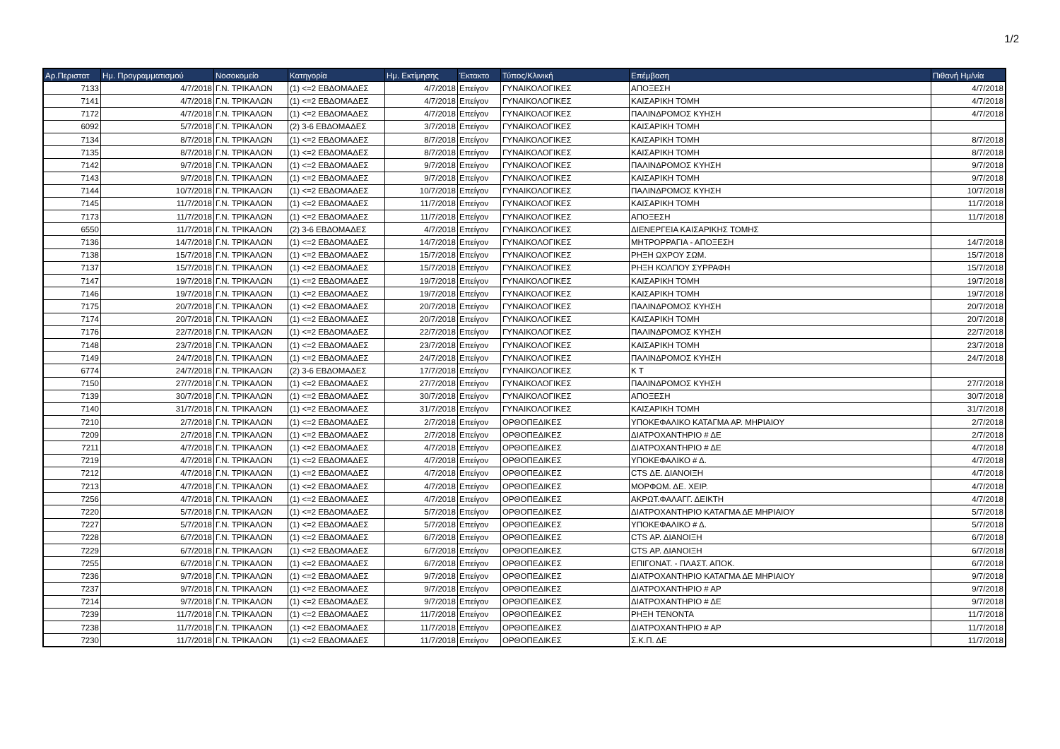1/2
| Αρ.Περιστατ | Ημ. Προγραμματισμού | Νοσοκομείο | Κατηγορία | Ημ. Εκτίμησης | Έκτακτο | Τύπος/Κλινική | Επέμβαση | Πιθανή Ημ/νία |
| --- | --- | --- | --- | --- | --- | --- | --- | --- |
| 7133 | 4/7/2018 | Γ.Ν. ΤΡΙΚΑΛΩΝ | (1) <=2 ΕΒΔΟΜΑΔΕΣ | 4/7/2018 | Επείγον | ΓΥΝΑΙΚΟΛΟΓΙΚΕΣ | ΑΠΟΞΕΣΗ | 4/7/2018 |
| 7141 | 4/7/2018 | Γ.Ν. ΤΡΙΚΑΛΩΝ | (1) <=2 ΕΒΔΟΜΑΔΕΣ | 4/7/2018 | Επείγον | ΓΥΝΑΙΚΟΛΟΓΙΚΕΣ | ΚΑΙΣΑΡΙΚΗ ΤΟΜΗ | 4/7/2018 |
| 7172 | 4/7/2018 | Γ.Ν. ΤΡΙΚΑΛΩΝ | (1) <=2 ΕΒΔΟΜΑΔΕΣ | 4/7/2018 | Επείγον | ΓΥΝΑΙΚΟΛΟΓΙΚΕΣ | ΠΑΛΙΝΔΡΟΜΟΣ ΚΥΗΣΗ | 4/7/2018 |
| 6092 | 5/7/2018 | Γ.Ν. ΤΡΙΚΑΛΩΝ | (2) 3-6 ΕΒΔΟΜΑΔΕΣ | 3/7/2018 | Επείγον | ΓΥΝΑΙΚΟΛΟΓΙΚΕΣ | ΚΑΙΣΑΡΙΚΗ ΤΟΜΗ | |
| 7134 | 8/7/2018 | Γ.Ν. ΤΡΙΚΑΛΩΝ | (1) <=2 ΕΒΔΟΜΑΔΕΣ | 8/7/2018 | Επείγον | ΓΥΝΑΙΚΟΛΟΓΙΚΕΣ | ΚΑΙΣΑΡΙΚΗ ΤΟΜΗ | 8/7/2018 |
| 7135 | 8/7/2018 | Γ.Ν. ΤΡΙΚΑΛΩΝ | (1) <=2 ΕΒΔΟΜΑΔΕΣ | 8/7/2018 | Επείγον | ΓΥΝΑΙΚΟΛΟΓΙΚΕΣ | ΚΑΙΣΑΡΙΚΗ ΤΟΜΗ | 8/7/2018 |
| 7142 | 9/7/2018 | Γ.Ν. ΤΡΙΚΑΛΩΝ | (1) <=2 ΕΒΔΟΜΑΔΕΣ | 9/7/2018 | Επείγον | ΓΥΝΑΙΚΟΛΟΓΙΚΕΣ | ΠΑΛΙΝΔΡΟΜΟΣ ΚΥΗΣΗ | 9/7/2018 |
| 7143 | 9/7/2018 | Γ.Ν. ΤΡΙΚΑΛΩΝ | (1) <=2 ΕΒΔΟΜΑΔΕΣ | 9/7/2018 | Επείγον | ΓΥΝΑΙΚΟΛΟΓΙΚΕΣ | ΚΑΙΣΑΡΙΚΗ ΤΟΜΗ | 9/7/2018 |
| 7144 | 10/7/2018 | Γ.Ν. ΤΡΙΚΑΛΩΝ | (1) <=2 ΕΒΔΟΜΑΔΕΣ | 10/7/2018 | Επείγον | ΓΥΝΑΙΚΟΛΟΓΙΚΕΣ | ΠΑΛΙΝΔΡΟΜΟΣ ΚΥΗΣΗ | 10/7/2018 |
| 7145 | 11/7/2018 | Γ.Ν. ΤΡΙΚΑΛΩΝ | (1) <=2 ΕΒΔΟΜΑΔΕΣ | 11/7/2018 | Επείγον | ΓΥΝΑΙΚΟΛΟΓΙΚΕΣ | ΚΑΙΣΑΡΙΚΗ ΤΟΜΗ | 11/7/2018 |
| 7173 | 11/7/2018 | Γ.Ν. ΤΡΙΚΑΛΩΝ | (1) <=2 ΕΒΔΟΜΑΔΕΣ | 11/7/2018 | Επείγον | ΓΥΝΑΙΚΟΛΟΓΙΚΕΣ | ΑΠΟΞΕΣΗ | 11/7/2018 |
| 6550 | 11/7/2018 | Γ.Ν. ΤΡΙΚΑΛΩΝ | (2) 3-6 ΕΒΔΟΜΑΔΕΣ | 4/7/2018 | Επείγον | ΓΥΝΑΙΚΟΛΟΓΙΚΕΣ | ΔΙΕΝΕΡΓΕΙΑ ΚΑΙΣΑΡΙΚΗΣ ΤΟΜΗΣ | |
| 7136 | 14/7/2018 | Γ.Ν. ΤΡΙΚΑΛΩΝ | (1) <=2 ΕΒΔΟΜΑΔΕΣ | 14/7/2018 | Επείγον | ΓΥΝΑΙΚΟΛΟΓΙΚΕΣ | ΜΗΤΡΟΡΡΑΓΙΑ - ΑΠΟΞΕΣΗ | 14/7/2018 |
| 7138 | 15/7/2018 | Γ.Ν. ΤΡΙΚΑΛΩΝ | (1) <=2 ΕΒΔΟΜΑΔΕΣ | 15/7/2018 | Επείγον | ΓΥΝΑΙΚΟΛΟΓΙΚΕΣ | ΡΗΞΗ ΩΧΡΟΥ ΣΩΜ. | 15/7/2018 |
| 7137 | 15/7/2018 | Γ.Ν. ΤΡΙΚΑΛΩΝ | (1) <=2 ΕΒΔΟΜΑΔΕΣ | 15/7/2018 | Επείγον | ΓΥΝΑΙΚΟΛΟΓΙΚΕΣ | ΡΗΞΗ ΚΟΛΠΟΥ ΣΥΡΡΑΦΗ | 15/7/2018 |
| 7147 | 19/7/2018 | Γ.Ν. ΤΡΙΚΑΛΩΝ | (1) <=2 ΕΒΔΟΜΑΔΕΣ | 19/7/2018 | Επείγον | ΓΥΝΑΙΚΟΛΟΓΙΚΕΣ | ΚΑΙΣΑΡΙΚΗ ΤΟΜΗ | 19/7/2018 |
| 7146 | 19/7/2018 | Γ.Ν. ΤΡΙΚΑΛΩΝ | (1) <=2 ΕΒΔΟΜΑΔΕΣ | 19/7/2018 | Επείγον | ΓΥΝΑΙΚΟΛΟΓΙΚΕΣ | ΚΑΙΣΑΡΙΚΗ ΤΟΜΗ | 19/7/2018 |
| 7175 | 20/7/2018 | Γ.Ν. ΤΡΙΚΑΛΩΝ | (1) <=2 ΕΒΔΟΜΑΔΕΣ | 20/7/2018 | Επείγον | ΓΥΝΑΙΚΟΛΟΓΙΚΕΣ | ΠΑΛΙΝΔΡΟΜΟΣ ΚΥΗΣΗ | 20/7/2018 |
| 7174 | 20/7/2018 | Γ.Ν. ΤΡΙΚΑΛΩΝ | (1) <=2 ΕΒΔΟΜΑΔΕΣ | 20/7/2018 | Επείγον | ΓΥΝΑΙΚΟΛΟΓΙΚΕΣ | ΚΑΙΣΑΡΙΚΗ ΤΟΜΗ | 20/7/2018 |
| 7176 | 22/7/2018 | Γ.Ν. ΤΡΙΚΑΛΩΝ | (1) <=2 ΕΒΔΟΜΑΔΕΣ | 22/7/2018 | Επείγον | ΓΥΝΑΙΚΟΛΟΓΙΚΕΣ | ΠΑΛΙΝΔΡΟΜΟΣ ΚΥΗΣΗ | 22/7/2018 |
| 7148 | 23/7/2018 | Γ.Ν. ΤΡΙΚΑΛΩΝ | (1) <=2 ΕΒΔΟΜΑΔΕΣ | 23/7/2018 | Επείγον | ΓΥΝΑΙΚΟΛΟΓΙΚΕΣ | ΚΑΙΣΑΡΙΚΗ ΤΟΜΗ | 23/7/2018 |
| 7149 | 24/7/2018 | Γ.Ν. ΤΡΙΚΑΛΩΝ | (1) <=2 ΕΒΔΟΜΑΔΕΣ | 24/7/2018 | Επείγον | ΓΥΝΑΙΚΟΛΟΓΙΚΕΣ | ΠΑΛΙΝΔΡΟΜΟΣ ΚΥΗΣΗ | 24/7/2018 |
| 6774 | 24/7/2018 | Γ.Ν. ΤΡΙΚΑΛΩΝ | (2) 3-6 ΕΒΔΟΜΑΔΕΣ | 17/7/2018 | Επείγον | ΓΥΝΑΙΚΟΛΟΓΙΚΕΣ | Κ Τ | |
| 7150 | 27/7/2018 | Γ.Ν. ΤΡΙΚΑΛΩΝ | (1) <=2 ΕΒΔΟΜΑΔΕΣ | 27/7/2018 | Επείγον | ΓΥΝΑΙΚΟΛΟΓΙΚΕΣ | ΠΑΛΙΝΔΡΟΜΟΣ ΚΥΗΣΗ | 27/7/2018 |
| 7139 | 30/7/2018 | Γ.Ν. ΤΡΙΚΑΛΩΝ | (1) <=2 ΕΒΔΟΜΑΔΕΣ | 30/7/2018 | Επείγον | ΓΥΝΑΙΚΟΛΟΓΙΚΕΣ | ΑΠΟΞΕΣΗ | 30/7/2018 |
| 7140 | 31/7/2018 | Γ.Ν. ΤΡΙΚΑΛΩΝ | (1) <=2 ΕΒΔΟΜΑΔΕΣ | 31/7/2018 | Επείγον | ΓΥΝΑΙΚΟΛΟΓΙΚΕΣ | ΚΑΙΣΑΡΙΚΗ ΤΟΜΗ | 31/7/2018 |
| 7210 | 2/7/2018 | Γ.Ν. ΤΡΙΚΑΛΩΝ | (1) <=2 ΕΒΔΟΜΑΔΕΣ | 2/7/2018 | Επείγον | ΟΡΘΟΠΕΔΙΚΕΣ | ΥΠΟΚΕΦΑΛΙΚΟ ΚΑΤΑΓΜΑ ΑΡ. ΜΗΡΙΑΙΟΥ | 2/7/2018 |
| 7209 | 2/7/2018 | Γ.Ν. ΤΡΙΚΑΛΩΝ | (1) <=2 ΕΒΔΟΜΑΔΕΣ | 2/7/2018 | Επείγον | ΟΡΘΟΠΕΔΙΚΕΣ | ΔΙΑΤΡΟΧΑΝΤΗΡΙΟ # ΔΕ | 2/7/2018 |
| 7211 | 4/7/2018 | Γ.Ν. ΤΡΙΚΑΛΩΝ | (1) <=2 ΕΒΔΟΜΑΔΕΣ | 4/7/2018 | Επείγον | ΟΡΘΟΠΕΔΙΚΕΣ | ΔΙΑΤΡΟΧΑΝΤΗΡΙΟ # ΔΕ | 4/7/2018 |
| 7219 | 4/7/2018 | Γ.Ν. ΤΡΙΚΑΛΩΝ | (1) <=2 ΕΒΔΟΜΑΔΕΣ | 4/7/2018 | Επείγον | ΟΡΘΟΠΕΔΙΚΕΣ | ΥΠΟΚΕΦΑΛΙΚΟ # Δ. | 4/7/2018 |
| 7212 | 4/7/2018 | Γ.Ν. ΤΡΙΚΑΛΩΝ | (1) <=2 ΕΒΔΟΜΑΔΕΣ | 4/7/2018 | Επείγον | ΟΡΘΟΠΕΔΙΚΕΣ | CTS ΔΕ. ΔΙΑΝΟΙΞΗ | 4/7/2018 |
| 7213 | 4/7/2018 | Γ.Ν. ΤΡΙΚΑΛΩΝ | (1) <=2 ΕΒΔΟΜΑΔΕΣ | 4/7/2018 | Επείγον | ΟΡΘΟΠΕΔΙΚΕΣ | ΜΟΡΦΩΜ. ΔΕ. ΧΕΙΡ. | 4/7/2018 |
| 7256 | 4/7/2018 | Γ.Ν. ΤΡΙΚΑΛΩΝ | (1) <=2 ΕΒΔΟΜΑΔΕΣ | 4/7/2018 | Επείγον | ΟΡΘΟΠΕΔΙΚΕΣ | ΑΚΡΩΤ.ΦΑΛΑΓΓ. ΔΕΙΚΤΗ | 4/7/2018 |
| 7220 | 5/7/2018 | Γ.Ν. ΤΡΙΚΑΛΩΝ | (1) <=2 ΕΒΔΟΜΑΔΕΣ | 5/7/2018 | Επείγον | ΟΡΘΟΠΕΔΙΚΕΣ | ΔΙΑΤΡΟΧΑΝΤΗΡΙΟ ΚΑΤΑΓΜΑ ΔΕ ΜΗΡΙΑΙΟΥ | 5/7/2018 |
| 7227 | 5/7/2018 | Γ.Ν. ΤΡΙΚΑΛΩΝ | (1) <=2 ΕΒΔΟΜΑΔΕΣ | 5/7/2018 | Επείγον | ΟΡΘΟΠΕΔΙΚΕΣ | ΥΠΟΚΕΦΑΛΙΚΟ # Δ. | 5/7/2018 |
| 7228 | 6/7/2018 | Γ.Ν. ΤΡΙΚΑΛΩΝ | (1) <=2 ΕΒΔΟΜΑΔΕΣ | 6/7/2018 | Επείγον | ΟΡΘΟΠΕΔΙΚΕΣ | CTS ΑΡ. ΔΙΑΝΟΙΞΗ | 6/7/2018 |
| 7229 | 6/7/2018 | Γ.Ν. ΤΡΙΚΑΛΩΝ | (1) <=2 ΕΒΔΟΜΑΔΕΣ | 6/7/2018 | Επείγον | ΟΡΘΟΠΕΔΙΚΕΣ | CTS ΑΡ. ΔΙΑΝΟΙΞΗ | 6/7/2018 |
| 7255 | 6/7/2018 | Γ.Ν. ΤΡΙΚΑΛΩΝ | (1) <=2 ΕΒΔΟΜΑΔΕΣ | 6/7/2018 | Επείγον | ΟΡΘΟΠΕΔΙΚΕΣ | ΕΠΙΓΟΝΑΤ. - ΠΛΑΣΤ. ΑΠΟΚ. | 6/7/2018 |
| 7236 | 9/7/2018 | Γ.Ν. ΤΡΙΚΑΛΩΝ | (1) <=2 ΕΒΔΟΜΑΔΕΣ | 9/7/2018 | Επείγον | ΟΡΘΟΠΕΔΙΚΕΣ | ΔΙΑΤΡΟΧΑΝΤΗΡΙΟ ΚΑΤΑΓΜΑ ΔΕ ΜΗΡΙΑΙΟΥ | 9/7/2018 |
| 7237 | 9/7/2018 | Γ.Ν. ΤΡΙΚΑΛΩΝ | (1) <=2 ΕΒΔΟΜΑΔΕΣ | 9/7/2018 | Επείγον | ΟΡΘΟΠΕΔΙΚΕΣ | ΔΙΑΤΡΟΧΑΝΤΗΡΙΟ # ΑΡ | 9/7/2018 |
| 7214 | 9/7/2018 | Γ.Ν. ΤΡΙΚΑΛΩΝ | (1) <=2 ΕΒΔΟΜΑΔΕΣ | 9/7/2018 | Επείγον | ΟΡΘΟΠΕΔΙΚΕΣ | ΔΙΑΤΡΟΧΑΝΤΗΡΙΟ # ΔΕ | 9/7/2018 |
| 7239 | 11/7/2018 | Γ.Ν. ΤΡΙΚΑΛΩΝ | (1) <=2 ΕΒΔΟΜΑΔΕΣ | 11/7/2018 | Επείγον | ΟΡΘΟΠΕΔΙΚΕΣ | ΡΗΞΗ ΤΕΝΟΝΤΑ | 11/7/2018 |
| 7238 | 11/7/2018 | Γ.Ν. ΤΡΙΚΑΛΩΝ | (1) <=2 ΕΒΔΟΜΑΔΕΣ | 11/7/2018 | Επείγον | ΟΡΘΟΠΕΔΙΚΕΣ | ΔΙΑΤΡΟΧΑΝΤΗΡΙΟ # ΑΡ | 11/7/2018 |
| 7230 | 11/7/2018 | Γ.Ν. ΤΡΙΚΑΛΩΝ | (1) <=2 ΕΒΔΟΜΑΔΕΣ | 11/7/2018 | Επείγον | ΟΡΘΟΠΕΔΙΚΕΣ | Σ.Κ.Π. ΔΕ | 11/7/2018 |